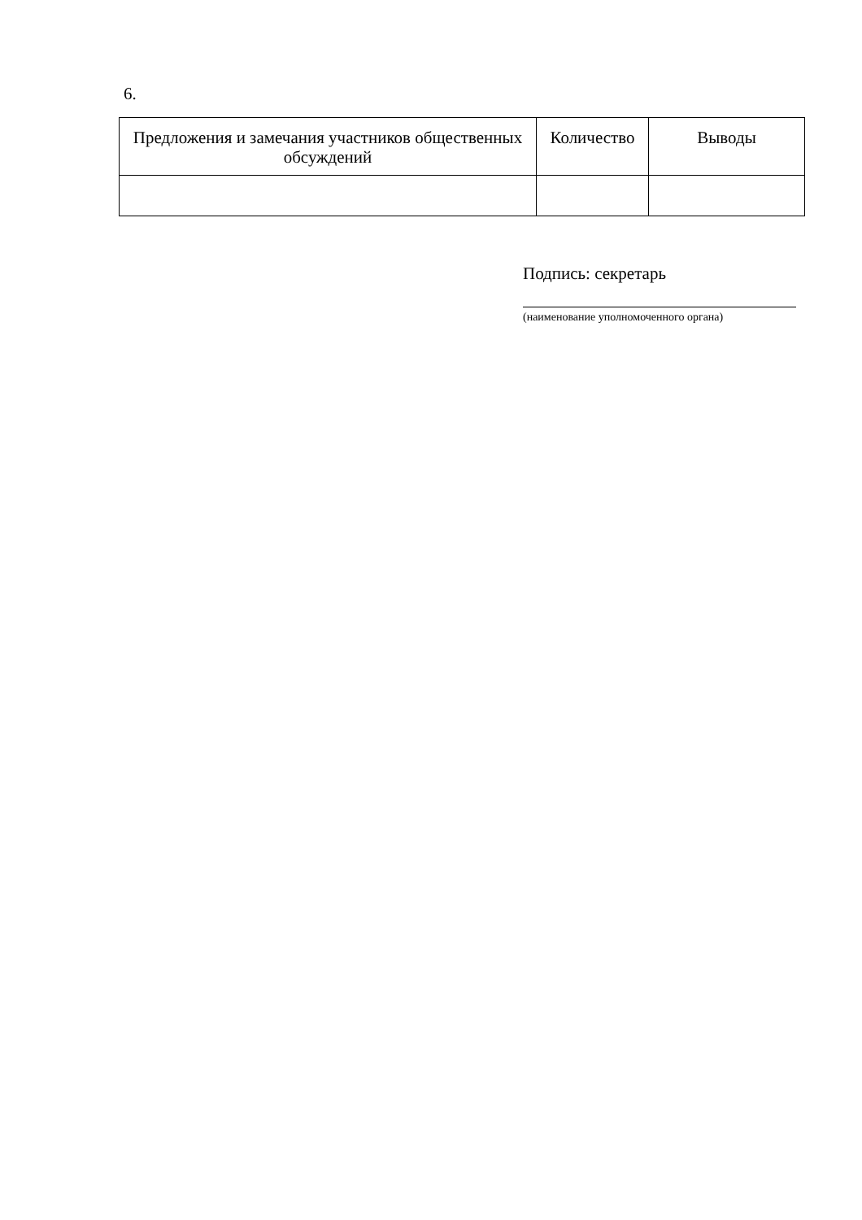6.
| Предложения и замечания участников общественных обсуждений | Количество | Выводы |
| --- | --- | --- |
Подпись: секретарь
(наименование уполномоченного органа)